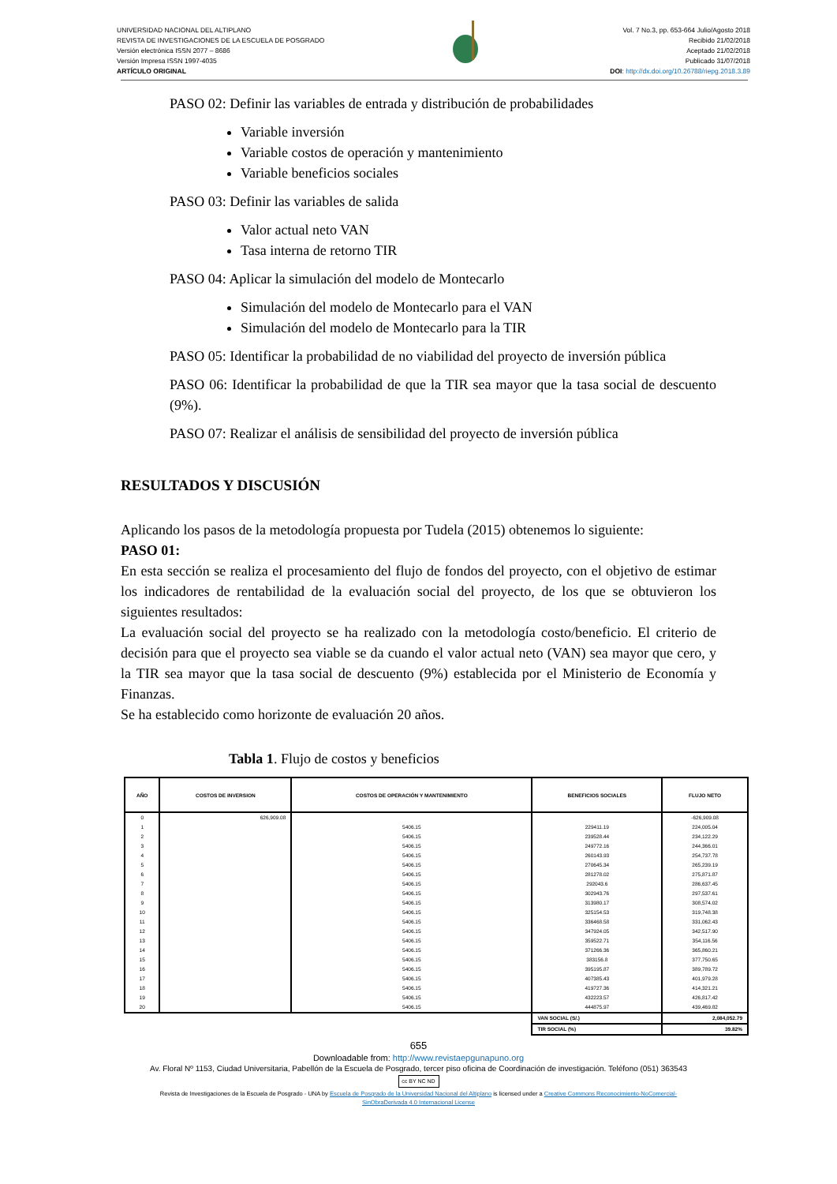UNIVERSIDAD NACIONAL DEL ALTIPLANO
REVISTA DE INVESTIGACIONES DE LA ESCUELA DE POSGRADO
Versión electrónica ISSN 2077 – 8686
Versión Impresa ISSN 1997-4035
ARTÍCULO ORIGINAL
Vol. 7 No.3, pp. 653-664 Julio/Agosto 2018
Recibido 21/02/2018
Aceptado 21/02/2018
Publicado 31/07/2018
DOI: http://dx.doi.org/10.26788/riepg.2018.3.89
PASO 02: Definir las variables de entrada y distribución de probabilidades
Variable inversión
Variable costos de operación y mantenimiento
Variable beneficios sociales
PASO 03: Definir las variables de salida
Valor actual neto VAN
Tasa interna de retorno TIR
PASO 04: Aplicar la simulación del modelo de Montecarlo
Simulación del modelo de Montecarlo para el VAN
Simulación del modelo de Montecarlo para la TIR
PASO 05: Identificar la probabilidad de no viabilidad del proyecto de inversión pública
PASO 06: Identificar la probabilidad de que la TIR sea mayor que la tasa social de descuento (9%).
PASO 07: Realizar el análisis de sensibilidad del proyecto de inversión pública
RESULTADOS Y DISCUSIÓN
Aplicando los pasos de la metodología propuesta por Tudela (2015) obtenemos lo siguiente:
PASO 01:
En esta sección se realiza el procesamiento del flujo de fondos del proyecto, con el objetivo de estimar los indicadores de rentabilidad de la evaluación social del proyecto, de los que se obtuvieron los siguientes resultados:
La evaluación social del proyecto se ha realizado con la metodología costo/beneficio. El criterio de decisión para que el proyecto sea viable se da cuando el valor actual neto (VAN) sea mayor que cero, y la TIR sea mayor que la tasa social de descuento (9%) establecida por el Ministerio de Economía y Finanzas.
Se ha establecido como horizonte de evaluación 20 años.
Tabla 1. Flujo de costos y beneficios
| AÑO | COSTOS DE INVERSION | COSTOS DE OPERACIÓN Y MANTENIMIENTO | BENEFICIOS SOCIALES | FLUJO NETO |
| --- | --- | --- | --- | --- |
| 0 | 626,909.08 | | | -626,909.08 |
| 1 | | 5406.15 | 229411.19 | 224,005.04 |
| 2 | | 5406.15 | 239528.44 | 234,122.29 |
| 3 | | 5406.15 | 249772.16 | 244,366.01 |
| 4 | | 5406.15 | 260143.93 | 254,737.78 |
| 5 | | 5406.15 | 270645.34 | 265,239.19 |
| 6 | | 5406.15 | 281278.02 | 275,871.87 |
| 7 | | 5406.15 | 292043.6 | 286,637.45 |
| 8 | | 5406.15 | 302943.76 | 297,537.61 |
| 9 | | 5406.15 | 313980.17 | 308,574.02 |
| 10 | | 5406.15 | 325154.53 | 319,748.38 |
| 11 | | 5406.15 | 336468.58 | 331,062.43 |
| 12 | | 5406.15 | 347924.05 | 342,517.90 |
| 13 | | 5406.15 | 359522.71 | 354,116.56 |
| 14 | | 5406.15 | 371266.36 | 365,860.21 |
| 15 | | 5406.15 | 383156.8 | 377,750.65 |
| 16 | | 5406.15 | 395195.87 | 389,789.72 |
| 17 | | 5406.15 | 407385.43 | 401,979.28 |
| 18 | | 5406.15 | 419727.36 | 414,321.21 |
| 19 | | 5406.15 | 432223.57 | 426,817.42 |
| 20 | | 5406.15 | 444875.97 | 439,469.82 |
| | | | VAN SOCIAL (S/.) | 2,084,052.79 |
| | | | TIR SOCIAL (%) | 39.82% |
655
Downloadable from: http://www.revistaepgunapuno.org
Av. Floral Nº 1153, Ciudad Universitaria, Pabellón de la Escuela de Posgrado, tercer piso oficina de Coordinación de investigación. Teléfono (051) 363543
cc BY NC ND
Revista de Investigaciones de la Escuela de Posgrado - UNA by Escuela de Posgrado de la Universidad Nacional del Altiplano is licensed under a Creative Commons Reconocimiento-NoComercial-
SinObraDerivada 4.0 Internacional License